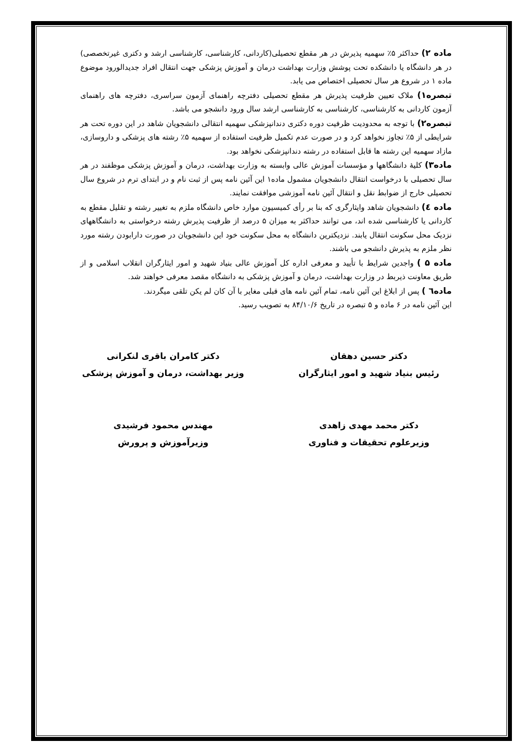ماده ۲) حداکثر ۵٪ سهمیه پذیرش در هر مقطع تحصیلی(کاردانی، کارشناسی، کارشناسی ارشد و دکتری غیرتخصصی) در هر دانشگاه یا دانشکده تحت پوشش وزارت بهداشت درمان و آموزش پزشکی جهت انتقال افراد جدیدالورود موضوع ماده ۱ در شروع هر سال تحصیلی اختصاص می یابد.
تبصره۱) ملاک تعیین ظرفیت پذیرش هر مقطع تحصیلی دفترچه راهنمای آزمون سراسری، دفترچه های راهنمای آزمون کاردانی به کارشناسی، کارشناسی به کارشناسی ارشد سال ورود دانشجو می باشد.
تبصره۲) با توجه به محدودیت ظرفیت دوره دکتری دندانپزشکی سهمیه انتقالی دانشجویان شاهد در این دوره تحت هر شرایطی از ۵٪ تجاوز نخواهد کرد و در صورت عدم تکمیل ظرفیت استفاده از سهمیه ۵٪ رشته های پزشکی و داروسازی، مازاد سهمیه این رشته ها قابل استفاده در رشته دندانپزشکی نخواهد بود.
ماده۳) کلیهٔ دانشگاهها و مؤسسات آموزش عالی وابسته به وزارت بهداشت، درمان و آموزش پزشکی موظفند در هر سال تحصیلی با درخواست انتقال دانشجویان مشمول ماده۱ این آئین نامه پس از ثبت نام و در ابتدای ترم در شروع سال تحصیلی خارج از ضوابط نقل و انتقال آئین نامه آموزشی موافقت نمایند.
ماده ٤) دانشجویان شاهد وایثارگری که بنا بر رأی کمیسیون موارد خاص دانشگاه ملزم به تغییر رشته و تقلیل مقطع به کاردانی یا کارشناسی شده اند، می توانند حداکثر به میزان ۵ درصد از ظرفیت پذیرش رشته درخواستی به دانشگاههای نزدیک محل سکونت انتقال یابند. نزدیکترین دانشگاه به محل سکونت خود این دانشجویان در صورت دارابودن رشته مورد نظر ملزم به پذیرش دانشجو می باشند.
ماده ۵ ) واجدین شرایط با تأیید و معرفی اداره کل آموزش عالی بنیاد شهید و امور ایثارگران انقلاب اسلامی و از طریق معاونت ذیربط در وزارت بهداشت، درمان و آموزش پزشکی به دانشگاه مقصد معرفی خواهند شد.
ماده٦ ) پس از ابلاغ این آئین نامه، تمام آئین نامه های قبلی مغایر با آن کان لم یکن تلقی میگردند.
این آئین نامه در ۶ ماده و ۵ تبصره در تاریخ ۸۴/۱۰/۶ به تصویب رسید.
دکتر حسین دهقان
رئیس بنیاد شهید و امور ایثارگران
دکتر کامران باقری لنکرانی
وزیر بهداشت، درمان و آموزش پزشکی
دکتر محمد مهدی زاهدی
وزیرعلوم تحقیقات و فناوری
مهندس محمود فرشیدی
وزیرآموزش و پرورش